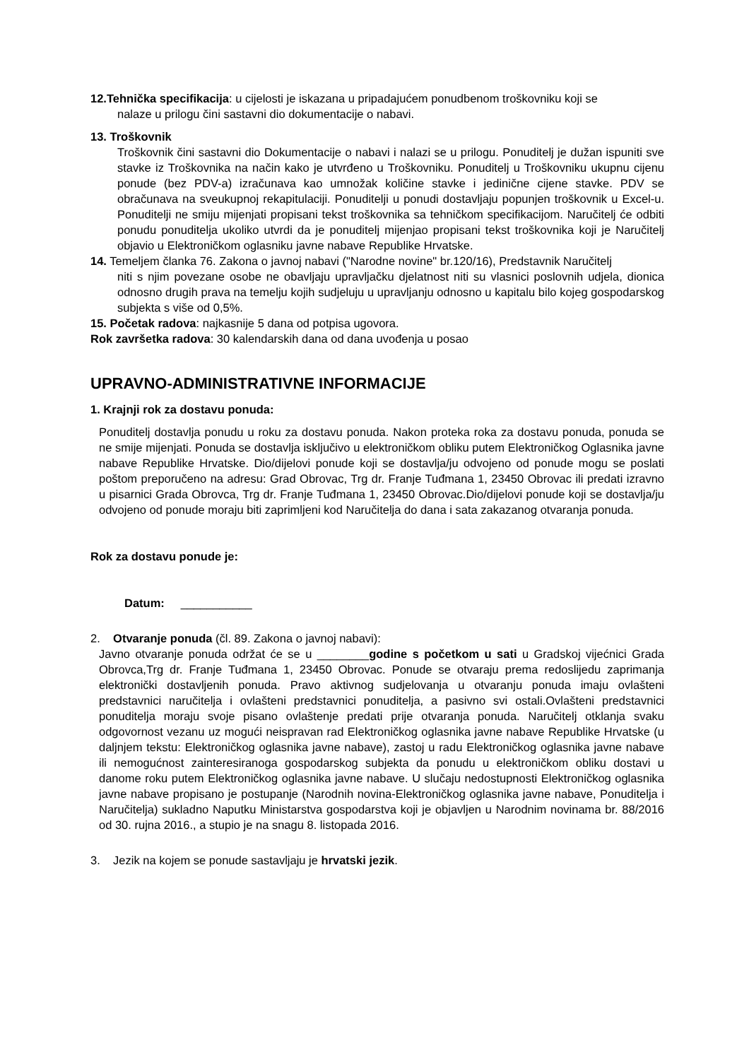12.Tehnička specifikacija: u cijelosti je iskazana u pripadajućem ponudbenom troškovniku koji se
nalaze u prilogu čini sastavni dio dokumentacije o nabavi.
13. Troškovnik
Troškovnik čini sastavni dio Dokumentacije o nabavi i nalazi se u prilogu. Ponuditelj je dužan ispuniti sve stavke iz Troškovnika na način kako je utvrđeno u Troškovniku. Ponuditelj u Troškovniku ukupnu cijenu ponude (bez PDV-a) izračunava kao umnožak količine stavke i jedinične cijene stavke. PDV se obračunava na sveukupnoj rekapitulaciji. Ponuditelji u ponudi dostavljaju popunjen troškovnik u Excel-u. Ponuditelji ne smiju mijenjati propisani tekst troškovnika sa tehničkom specifikacijom. Naručitelj će odbiti ponudu ponuditelja ukoliko utvrdi da je ponuditelj mijenjao propisani tekst troškovnika koji je Naručitelj objavio u Elektroničkom oglasniku javne nabave Republike Hrvatske.
14. Temeljem članka 76. Zakona o javnoj nabavi ("Narodne novine" br.120/16), Predstavnik Naručitelj
niti s njim povezane osobe ne obavljaju upravljačku djelatnost niti su vlasnici poslovnih udjela, dionica odnosno drugih prava na temelju kojih sudjeluju u upravljanju odnosno u kapitalu bilo kojeg gospodarskog subjekta s više od 0,5%.
15. Početak radova: najkasnije 5 dana od potpisa ugovora.
Rok završetka radova: 30 kalendarskih dana od dana uvođenja u posao
UPRAVNO-ADMINISTRATIVNE INFORMACIJE
1. Krajnji rok za dostavu ponuda:
Ponuditelj dostavlja ponudu u roku za dostavu ponuda. Nakon proteka roka za dostavu ponuda, ponuda se ne smije mijenjati. Ponuda se dostavlja isključivo u elektroničkom obliku putem Elektroničkog Oglasnika javne nabave Republike Hrvatske. Dio/dijelovi ponude koji se dostavlja/ju odvojeno od ponude mogu se poslati poštom preporučeno na adresu: Grad Obrovac, Trg dr. Franje Tuđmana 1, 23450 Obrovac ili predati izravno u pisarnici Grada Obrovca, Trg dr. Franje Tuđmana 1, 23450 Obrovac.Dio/dijelovi ponude koji se dostavlja/ju odvojeno od ponude moraju biti zaprimljeni kod Naručitelja do dana i sata zakazanog otvaranja ponuda.
Rok za dostavu ponude je:
Datum: ___________
2. Otvaranje ponuda (čl. 89. Zakona o javnoj nabavi):
Javno otvaranje ponuda održat će se u ________godine s početkom u sati u Gradskoj vijećnici Grada Obrovca,Trg dr. Franje Tuđmana 1, 23450 Obrovac. Ponude se otvaraju prema redoslijedu zaprimanja elektronički dostavljenih ponuda. Pravo aktivnog sudjelovanja u otvaranju ponuda imaju ovlašteni predstavnici naručitelja i ovlašteni predstavnici ponuditelja, a pasivno svi ostali.Ovlašteni predstavnici ponuditelja moraju svoje pisano ovlaštenje predati prije otvaranja ponuda. Naručitelj otklanja svaku odgovornost vezanu uz mogući neispravan rad Elektroničkog oglasnika javne nabave Republike Hrvatske (u daljnjem tekstu: Elektroničkog oglasnika javne nabave), zastoj u radu Elektroničkog oglasnika javne nabave ili nemogućnost zainteresiranoga gospodarskog subjekta da ponudu u elektroničkom obliku dostavi u danome roku putem Elektroničkog oglasnika javne nabave. U slučaju nedostupnosti Elektroničkog oglasnika javne nabave propisano je postupanje (Narodnih novina-Elektroničkog oglasnika javne nabave, Ponuditelja i Naručitelja) sukladno Naputku Ministarstva gospodarstva koji je objavljen u Narodnim novinama br. 88/2016 od 30. rujna 2016., a stupio je na snagu 8. listopada 2016.
3. Jezik na kojem se ponude sastavljaju je hrvatski jezik.